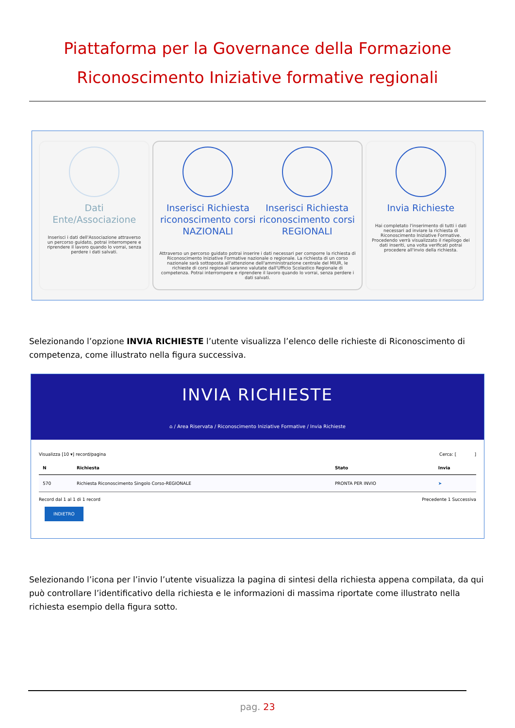Piattaforma per la Governance della Formazione
Riconoscimento Iniziative formative regionali
Dati Ente/Associazione
Inserisci i dati dell'Associazione attraverso un percorso guidato, potrai interrompere e riprendere il lavoro quando lo vorrai, senza perdere i dati salvati.
Inserisci Richiesta riconoscimento corsi NAZIONALI
Inserisci Richiesta riconoscimento corsi REGIONALI
Attraverso un percorso guidato potrai inserire i dati necessari per comporre la richiesta di Riconoscimento Iniziative Formative nazionale o regionale. La richiesta di un corso nazionale sarà sottoposta all'attenzione dell'amministrazione centrale del MIUR, le richieste di corsi regionali saranno valutate dall'Ufficio Scolastico Regionale di competenza. Potrai interrompere e riprendere il lavoro quando lo vorrai, senza perdere i dati salvati.
Invia Richieste
Hai completato l'inserimento di tutti i dati necessari ad inviare la richiesta di Riconoscimento Iniziative Formative. Procedendo verrà visualizzato il riepilogo dei dati inseriti, una volta verificati potrai procedere all'invio della richiesta.
Selezionando l’opzione INVIA RICHIESTE l’utente visualizza l’elenco delle richieste di Riconoscimento di competenza, come illustrato nella figura successiva.
INVIA RICHIESTE
⌂ / Area Riservata / Riconoscimento Iniziative Formative / Invia Richieste
Visualizza [10 ▾] record/pagina Cerca: [ ]
| N | Richiesta | Stato | Invia |
| --- | --- | --- | --- |
| 570 | Richiesta Riconoscimento Singolo Corso-REGIONALE | PRONTA PER INVIO | ➤ |
Record dal 1 al 1 di 1 record Precedente 1 Successiva
INDIETRO
Selezionando l’icona per l’invio l’utente visualizza la pagina di sintesi della richiesta appena compilata, da qui può controllare l’identificativo della richiesta e le informazioni di massima riportate come illustrato nella richiesta esempio della figura sotto.
pag. 23